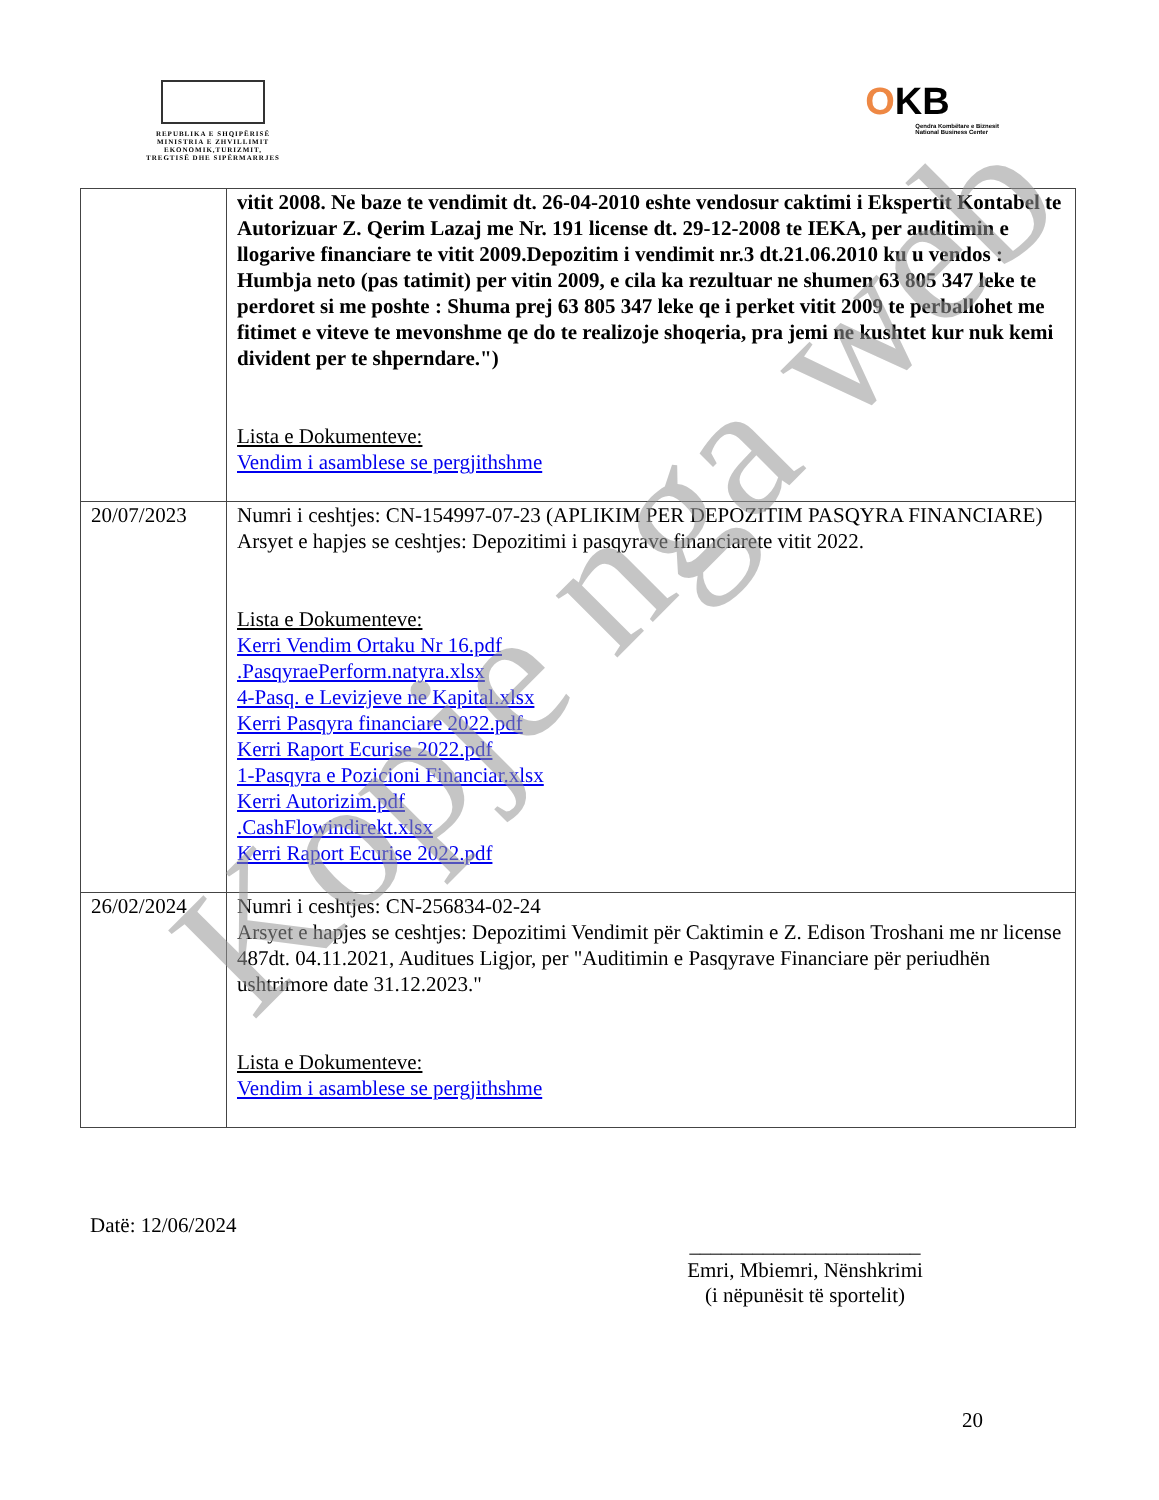REPUBLIKA E SHQIPËRISË
MINISTRIA E ZHVILLIMIT
EKONOMIK,TURIZMIT,
TREGTISË DHE SIPËRMARRJES
OKB
Qendra Kombëtare e Biznesit
National Business Center
| | vitit 2008. Ne baze te vendimit dt. 26-04-2010 eshte vendosur caktimi i Ekspertit Kontabel te Autorizuar Z. Qerim Lazaj me Nr. 191 license dt. 29-12-2008 te IEKA, per auditimin e llogarive financiare te vitit 2009.Depozitim i vendimit nr.3 dt.21.06.2010 ku u vendos : Humbja neto (pas tatimit) per vitin 2009, e cila ka rezultuar ne shumen 63 805 347 leke te perdoret si me poshte : Shuma prej 63 805 347 leke qe i perket vitit 2009 te perballohet me fitimet e viteve te mevonshme qe do te realizoje shoqeria, pra jemi ne kushtet kur nuk kemi divident per te shperndare.") Lista e Dokumenteve: Vendim i asamblese se pergjithshme |
| 20/07/2023 | Numri i ceshtjes: CN-154997-07-23 (APLIKIM PER DEPOZITIM PASQYRA FINANCIARE) Arsyet e hapjes se ceshtjes: Depozitimi i pasqyrave financiarete vitit 2022. Lista e Dokumenteve: Kerri Vendim Ortaku Nr 16.pdf .PasqyraePerform.natyra.xlsx 4-Pasq. e Levizjeve ne Kapital.xlsx Kerri Pasqyra financiare 2022.pdf Kerri Raport Ecurise 2022.pdf 1-Pasqyra e Pozicioni Financiar.xlsx Kerri Autorizim.pdf .CashFlowindirekt.xlsx Kerri Raport Ecurise 2022.pdf |
| 26/02/2024 | Numri i ceshtjes: CN-256834-02-24 Arsyet e hapjes se ceshtjes: Depozitimi Vendimit për Caktimin e Z. Edison Troshani me nr license 487dt. 04.11.2021, Auditues Ligjor, per "Auditimin e Pasqyrave Financiare për periudhën ushtrimore date 31.12.2023." Lista e Dokumenteve: Vendim i asamblese se pergjithshme |
Datë: 12/06/2024
______________________
Emri, Mbiemri, Nënshkrimi
(i nëpunësit të sportelit)
20
Kopje nga web